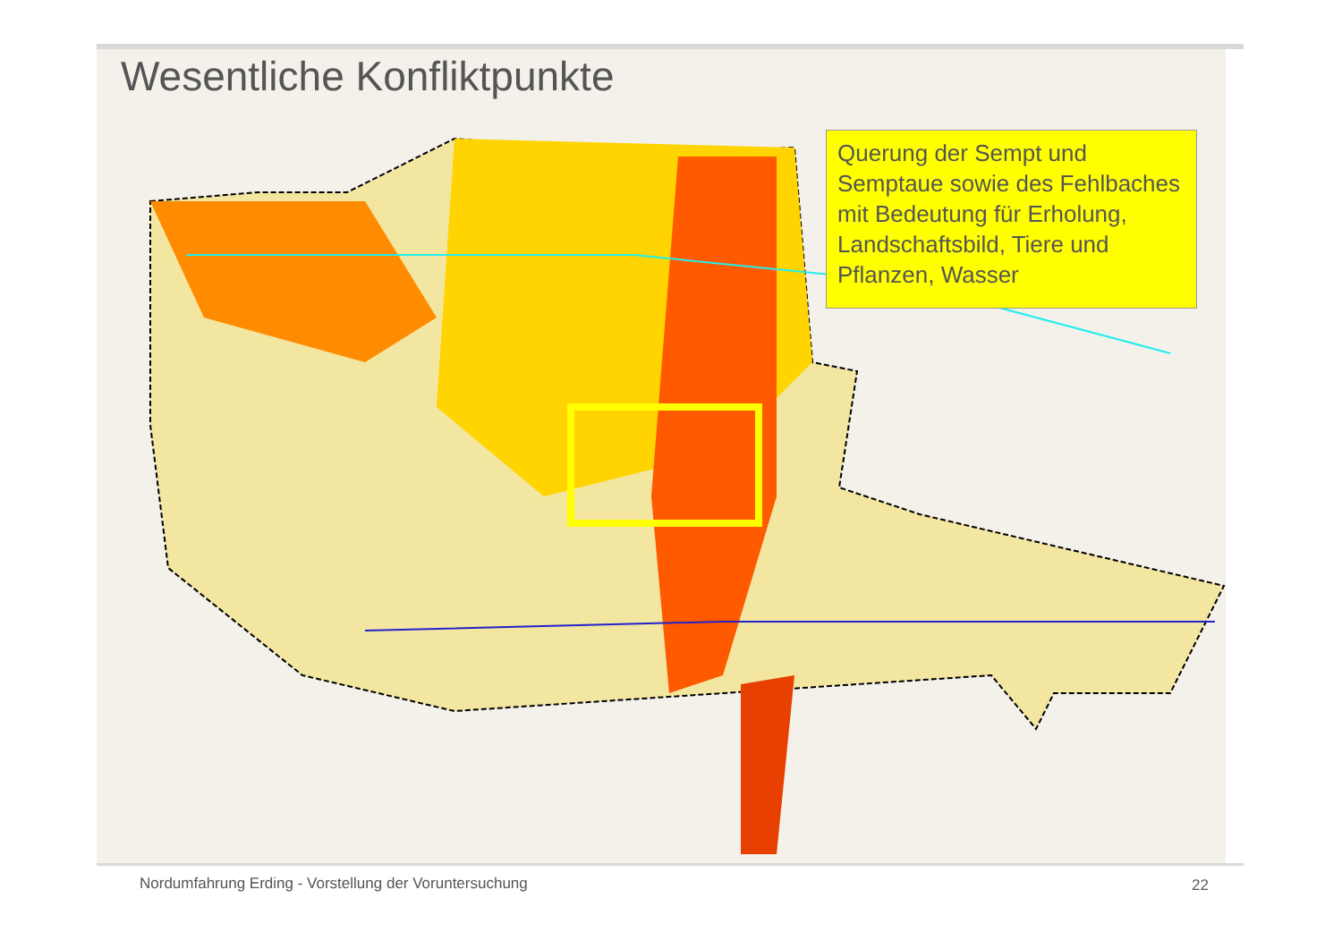Wesentliche Konfliktpunkte
Querung der Sempt und Semptaue sowie des Fehlbaches mit Bedeutung für Erholung, Landschaftsbild, Tiere und Pflanzen, Wasser
Nordumfahrung Erding - Vorstellung der Voruntersuchung
22